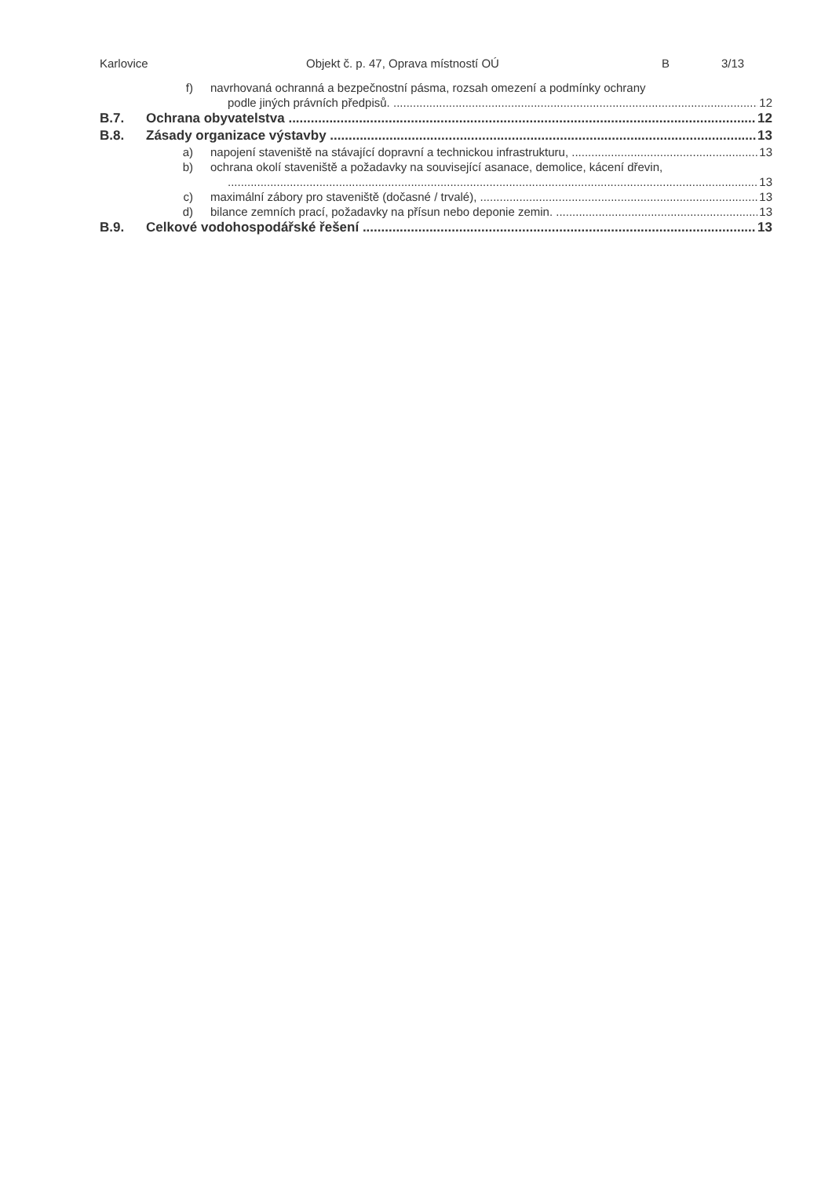Karlovice Objekt č. p. 47, Oprava místností OÚ B 3/13
f) navrhovaná ochranná a bezpečnostní pásma, rozsah omezení a podmínky ochrany
podle jiných právních předpisů. 12
B.7. Ochrana obyvatelstva 12
B.8. Zásady organizace výstavby 13
a) napojení staveniště na stávající dopravní a technickou infrastrukturu, 13
b) ochrana okolí staveniště a požadavky na související asanace, demolice, kácení dřevin,
13
c) maximální zábory pro staveniště (dočasné / trvalé), 13
d) bilance zemních prací, požadavky na přísun nebo deponie zemin. 13
B.9. Celkové vodohospodářské řešení 13